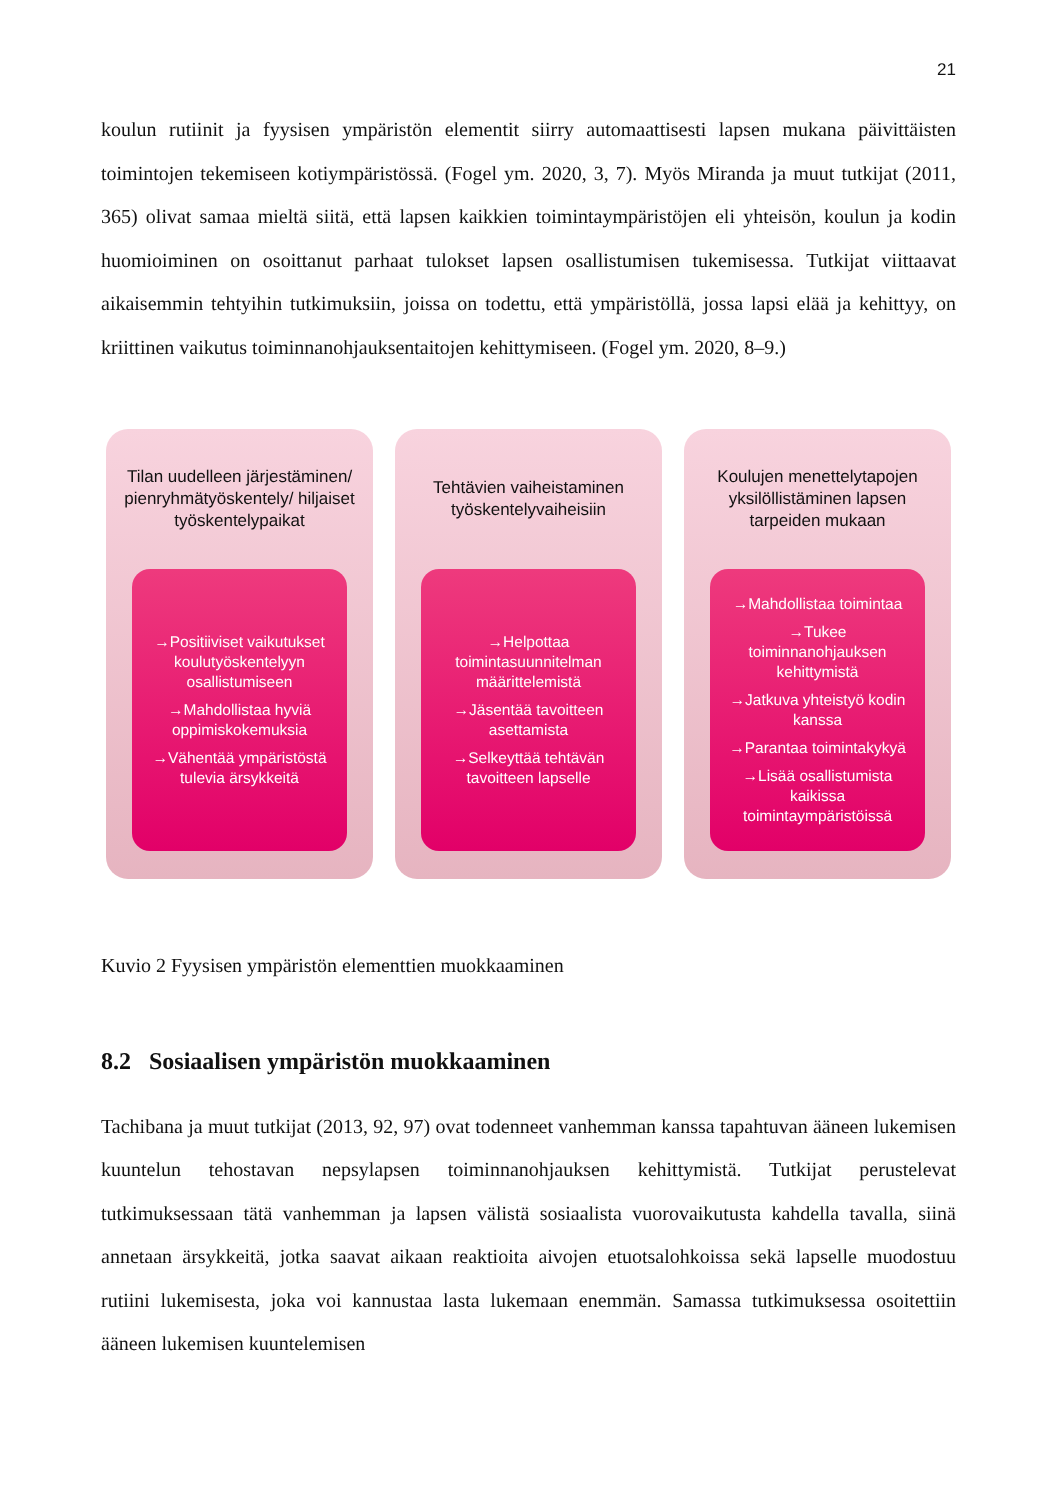21
koulun rutiinit ja fyysisen ympäristön elementit siirry automaattisesti lapsen mukana päivittäisten toimintojen tekemiseen kotiympäristössä. (Fogel ym. 2020, 3, 7). Myös Miranda ja muut tutkijat (2011, 365) olivat samaa mieltä siitä, että lapsen kaikkien toimintaympäristöjen eli yhteisön, koulun ja kodin huomioiminen on osoittanut parhaat tulokset lapsen osallistumisen tukemisessa. Tutkijat viittaavat aikaisemmin tehtyihin tutkimuksiin, joissa on todettu, että ympäristöllä, jossa lapsi elää ja kehittyy, on kriittinen vaikutus toiminnanohjauksentaitojen kehittymiseen. (Fogel ym. 2020, 8–9.)
Tilan uudelleen järjestäminen/ pienryhmätyöskentely/ hiljaiset työskentelypaikat
→Positiiviset vaikutukset koulutyöskentelyyn osallistumiseen
→Mahdollistaa hyviä oppimiskokemuksia
→Vähentää ympäristöstä tulevia ärsykkeitä
Tehtävien vaiheistaminen työskentelyvaiheisiin
→Helpottaa toimintasuunnitelman määrittelemistä
→Jäsentää tavoitteen asettamista
→Selkeyttää tehtävän tavoitteen lapselle
Koulujen menettelytapojen yksilöllistäminen lapsen tarpeiden mukaan
→Mahdollistaa toimintaa
→Tukee toiminnanohjauksen kehittymistä
→Jatkuva yhteistyö kodin kanssa
→Parantaa toimintakykyä
→Lisää osallistumista kaikissa toimintaympäristöissä
Kuvio 2 Fyysisen ympäristön elementtien muokkaaminen
8.2 Sosiaalisen ympäristön muokkaaminen
Tachibana ja muut tutkijat (2013, 92, 97) ovat todenneet vanhemman kanssa tapahtuvan ääneen lukemisen kuuntelun tehostavan nepsylapsen toiminnanohjauksen kehittymistä. Tutkijat perustelevat tutkimuksessaan tätä vanhemman ja lapsen välistä sosiaalista vuorovaikutusta kahdella tavalla, siinä annetaan ärsykkeitä, jotka saavat aikaan reaktioita aivojen etuotsalohkoissa sekä lapselle muodostuu rutiini lukemisesta, joka voi kannustaa lasta lukemaan enemmän. Samassa tutkimuksessa osoitettiin ääneen lukemisen kuuntelemisen